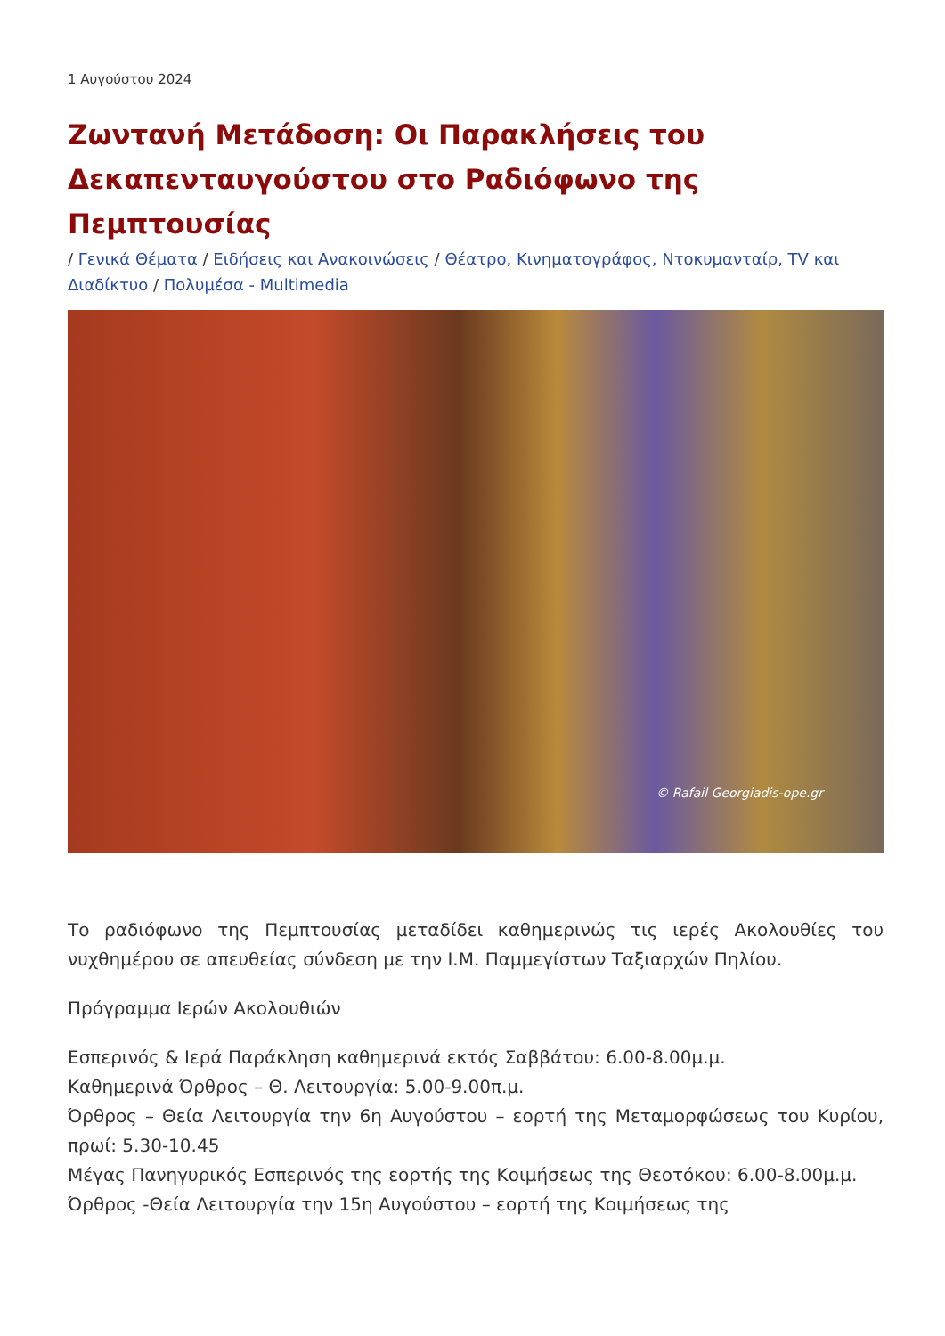1 Αυγούστου 2024
Ζωντανή Μετάδοση: Οι Παρακλήσεις του Δεκαπενταυγούστου στο Ραδιόφωνο της Πεμπτουσίας
/ Γενικά Θέματα / Ειδήσεις και Ανακοινώσεις / Θέατρο, Κινηματογράφος, Ντοκυμανταίρ, TV και Διαδίκτυο / Πολυμέσα - Multimedia
© Rafail Georgiadis-ope.gr
Το ραδιόφωνο της Πεμπτουσίας μεταδίδει καθημερινώς τις ιερές Ακολουθίες του νυχθημέρου σε απευθείας σύνδεση με την Ι.Μ. Παμμεγίστων Ταξιαρχών Πηλίου.
Πρόγραμμα Ιερών Ακολουθιών
Εσπερινός & Ιερά Παράκληση καθημερινά εκτός Σαββάτου: 6.00-8.00μ.μ.
Καθημερινά Όρθρος – Θ. Λειτουργία: 5.00-9.00π.μ.
Όρθρος – Θεία Λειτουργία την 6η Αυγούστου – εορτή της Μεταμορφώσεως του Κυρίου, πρωί: 5.30-10.45
Μέγας Πανηγυρικός Εσπερινός της εορτής της Κοιμήσεως της Θεοτόκου: 6.00-8.00μ.μ.
Όρθρος -Θεία Λειτουργία την 15η Αυγούστου – εορτή της Κοιμήσεως της